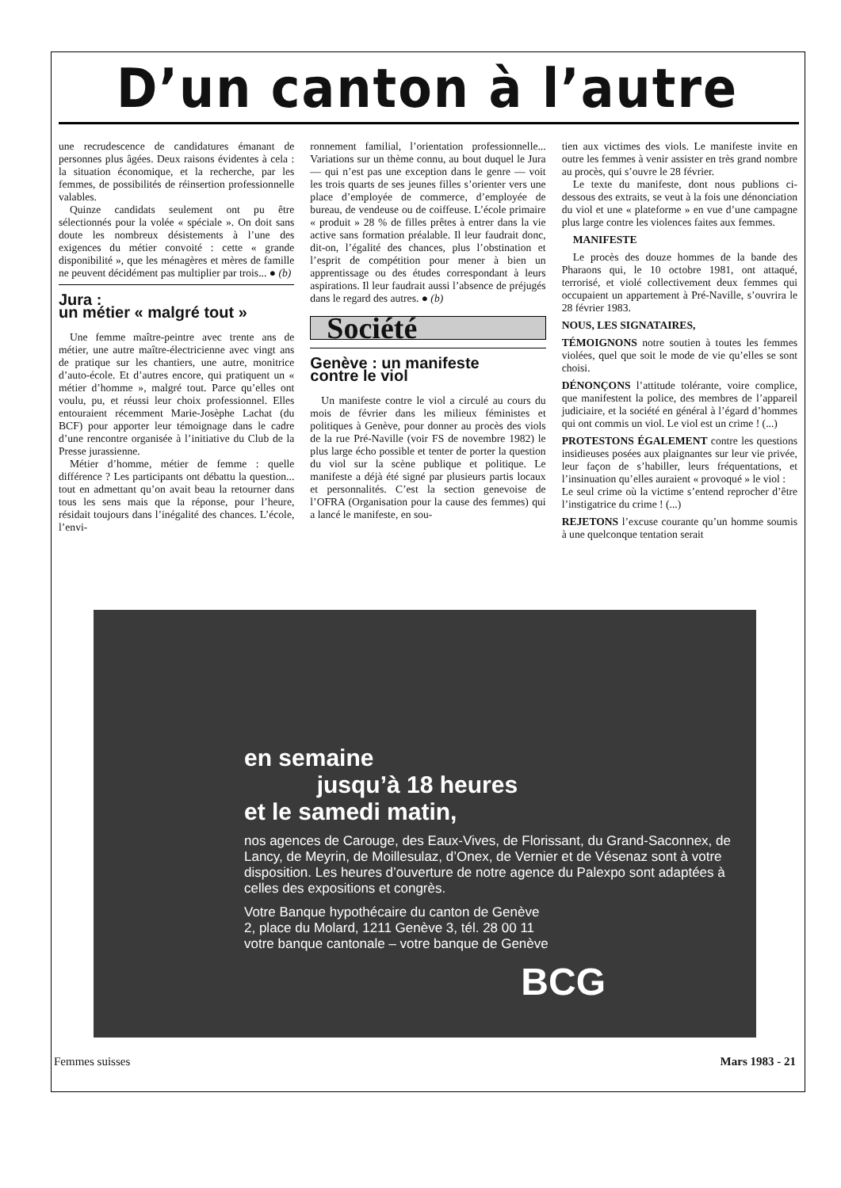D’un canton à l’autre
une recrudescence de candidatures émanant de personnes plus âgées. Deux raisons évidentes à cela : la situation économique, et la recherche, par les femmes, de possibilités de réinsertion professionnelle valables.
Quinze candidats seulement ont pu être sélectionnés pour la volée « spéciale ». On doit sans doute les nombreux désistements à l’une des exigences du métier convoité : cette « grande disponibilité », que les ménagères et mères de famille ne peuvent décidément pas multiplier par trois... ● (b)
Jura :
un métier « malgré tout »
Une femme maître-peintre avec trente ans de métier, une autre maître-électricienne avec vingt ans de pratique sur les chantiers, une autre, monitrice d’auto-école. Et d’autres encore, qui pratiquent un « métier d’homme », malgré tout. Parce qu’elles ont voulu, pu, et réussi leur choix professionnel. Elles entouraient récemment Marie-Josèphe Lachat (du BCF) pour apporter leur témoignage dans le cadre d’une rencontre organisée à l’initiative du Club de la Presse jurassienne.
Métier d’homme, métier de femme : quelle différence ? Les participants ont débattu la question... tout en admettant qu’on avait beau la retourner dans tous les sens mais que la réponse, pour l’heure, résidait toujours dans l’inégalité des chances. L’école, l’envi-
ronnement familial, l’orientation professionnelle... Variations sur un thème connu, au bout duquel le Jura — qui n’est pas une exception dans le genre — voit les trois quarts de ses jeunes filles s’orienter vers une place d’employée de commerce, d’employée de bureau, de vendeuse ou de coiffeuse. L’école primaire « produit » 28 % de filles prêtes à entrer dans la vie active sans formation préalable. Il leur faudrait donc, dit-on, l’égalité des chances, plus l’obstination et l’esprit de compétition pour mener à bien un apprentissage ou des études correspondant à leurs aspirations. Il leur faudrait aussi l’absence de préjugés dans le regard des autres. ● (b)
Société
Genève : un manifeste
contre le viol
Un manifeste contre le viol a circulé au cours du mois de février dans les milieux féministes et politiques à Genève, pour donner au procès des viols de la rue Pré-Naville (voir FS de novembre 1982) le plus large écho possible et tenter de porter la question du viol sur la scène publique et politique. Le manifeste a déjà été signé par plusieurs partis locaux et personnalités. C’est la section genevoise de l’OFRA (Organisation pour la cause des femmes) qui a lancé le manifeste, en sou-
tien aux victimes des viols. Le manifeste invite en outre les femmes à venir assister en très grand nombre au procès, qui s’ouvre le 28 février.
Le texte du manifeste, dont nous publions ci-dessous des extraits, se veut à la fois une dénonciation du viol et une « plateforme » en vue d’une campagne plus large contre les violences faites aux femmes.
MANIFESTE
Le procès des douze hommes de la bande des Pharaons qui, le 10 octobre 1981, ont attaqué, terrorisé, et violé collectivement deux femmes qui occupaient un appartement à Pré-Naville, s’ouvrira le 28 février 1983.
NOUS, LES SIGNATAIRES,
TÉMOIGNONS notre soutien à toutes les femmes violées, quel que soit le mode de vie qu’elles se sont choisi.
DÉNONÇONS l’attitude tolérante, voire complice, que manifestent la police, des membres de l’appareil judiciaire, et la société en général à l’égard d’hommes qui ont commis un viol. Le viol est un crime ! (...)
PROTESTONS ÉGALEMENT contre les questions insidieuses posées aux plaignantes sur leur vie privée, leur façon de s’habiller, leurs fréquentations, et l’insinuation qu’elles auraient « provoqué » le viol :
Le seul crime où la victime s’entend reprocher d’être l’instigatrice du crime ! (...)
REJETONS l’excuse courante qu’un homme soumis à une quelconque tentation serait
en semaine
jusqu’à 18 heures
et le samedi matin,
nos agences de Carouge, des Eaux-Vives, de Florissant, du Grand-Saconnex, de Lancy, de Meyrin, de Moillesulaz, d’Onex, de Vernier et de Vésenaz sont à votre disposition. Les heures d’ouverture de notre agence du Palexpo sont adaptées à celles des expositions et congrès.
Votre Banque hypothécaire du canton de Genève
2, place du Molard, 1211 Genève 3, tél. 28 00 11
votre banque cantonale – votre banque de Genève
BCG
Femmes suisses Mars 1983 - 21